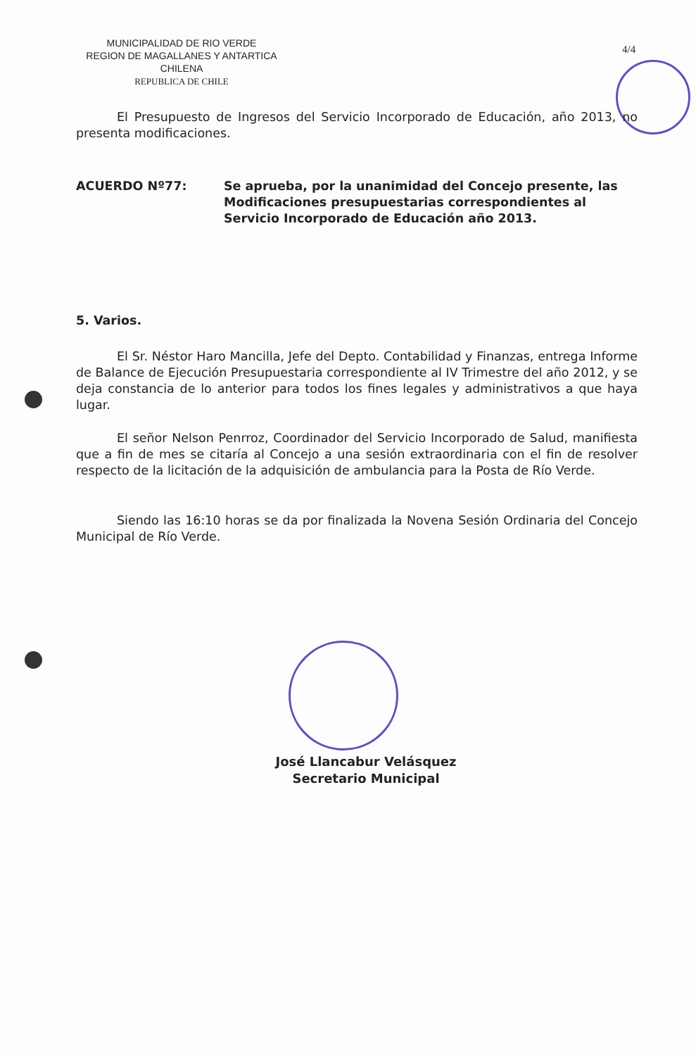MUNICIPALIDAD DE RIO VERDE
REGION DE MAGALLANES Y ANTARTICA CHILENA
REPUBLICA DE CHILE
4/4
El Presupuesto de Ingresos del Servicio Incorporado de Educación, año 2013, no presenta modificaciones.
ACUERDO Nº77: Se aprueba, por la unanimidad del Concejo presente, las Modificaciones presupuestarias correspondientes al Servicio Incorporado de Educación año 2013.
5. Varios.
El Sr. Néstor Haro Mancilla, Jefe del Depto. Contabilidad y Finanzas, entrega Informe de Balance de Ejecución Presupuestaria correspondiente al IV Trimestre del año 2012, y se deja constancia de lo anterior para todos los fines legales y administrativos a que haya lugar.
El señor Nelson Penrroz, Coordinador del Servicio Incorporado de Salud, manifiesta que a fin de mes se citaría al Concejo a una sesión extraordinaria con el fin de resolver respecto de la licitación de la adquisición de ambulancia para la Posta de Río Verde.
Siendo las 16:10 horas se da por finalizada la Novena Sesión Ordinaria del Concejo Municipal de Río Verde.
José Llancabur Velásquez
Secretario Municipal